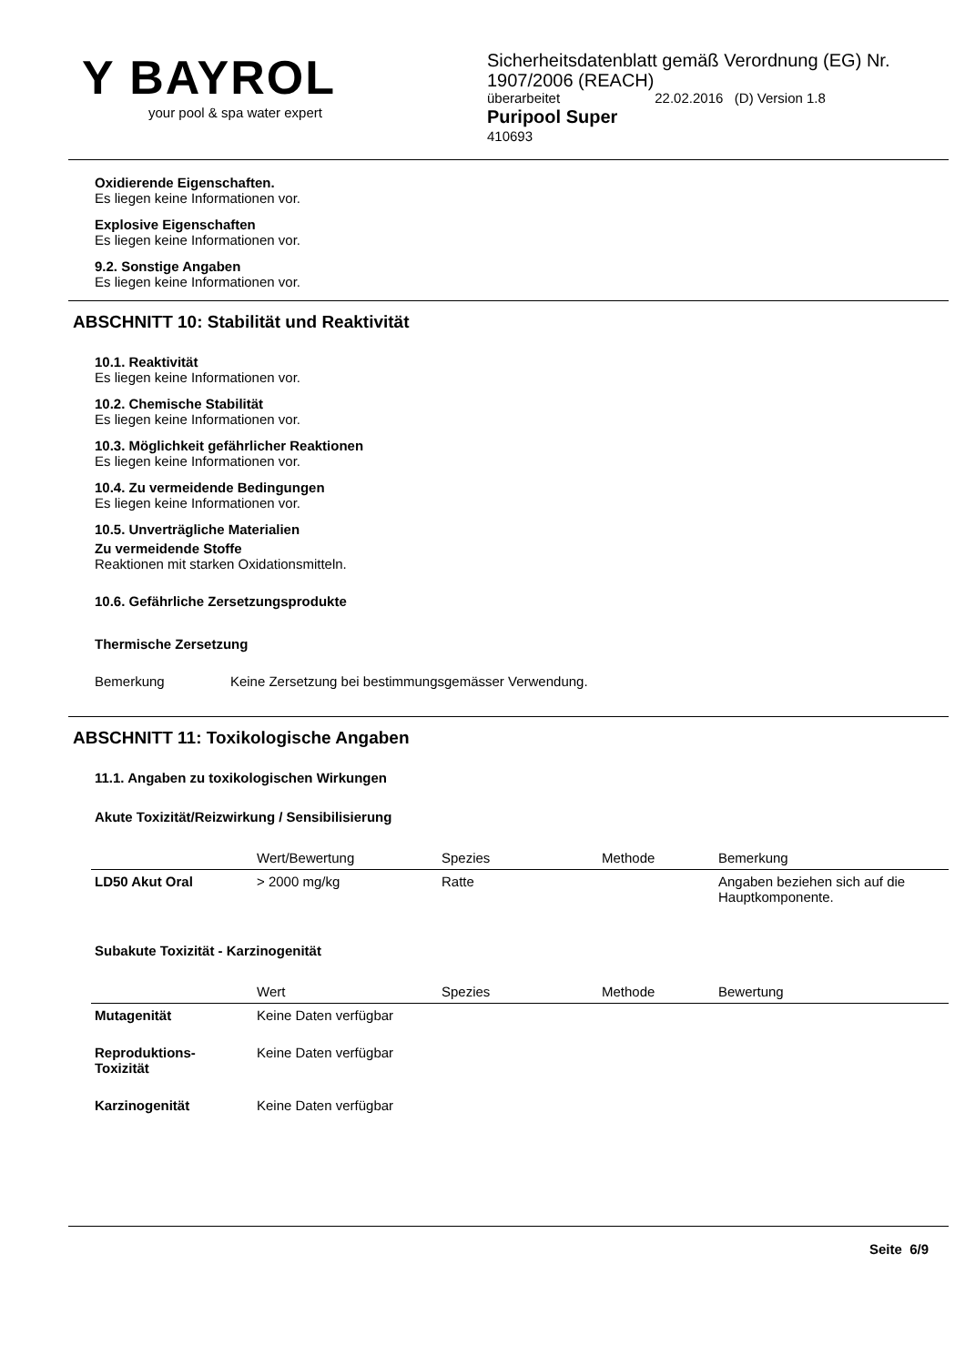Y BAYROL
your pool & spa water expert
Sicherheitsdatenblatt gemäß Verordnung (EG) Nr.
1907/2006 (REACH)
überarbeitet 22.02.2016 (D) Version 1.8
Puripool Super
410693
Oxidierende Eigenschaften.
Es liegen keine Informationen vor.
Explosive Eigenschaften
Es liegen keine Informationen vor.
9.2. Sonstige Angaben
Es liegen keine Informationen vor.
ABSCHNITT 10: Stabilität und Reaktivität
10.1. Reaktivität
Es liegen keine Informationen vor.
10.2. Chemische Stabilität
Es liegen keine Informationen vor.
10.3. Möglichkeit gefährlicher Reaktionen
Es liegen keine Informationen vor.
10.4. Zu vermeidende Bedingungen
Es liegen keine Informationen vor.
10.5. Unverträgliche Materialien
Zu vermeidende Stoffe
Reaktionen mit starken Oxidationsmitteln.
10.6. Gefährliche Zersetzungsprodukte
Thermische Zersetzung
Bemerkung Keine Zersetzung bei bestimmungsgemässer Verwendung.
ABSCHNITT 11: Toxikologische Angaben
11.1. Angaben zu toxikologischen Wirkungen
Akute Toxizität/Reizwirkung / Sensibilisierung
| | Wert/Bewertung | Spezies | Methode | Bemerkung |
| --- | --- | --- | --- | --- |
| LD50 Akut Oral | > 2000 mg/kg | Ratte | | Angaben beziehen sich auf die Hauptkomponente. |
Subakute Toxizität - Karzinogenität
| | Wert | Spezies | Methode | Bewertung |
| --- | --- | --- | --- | --- |
| Mutagenität | Keine Daten verfügbar | | | |
| Reproduktions- Toxizität | Keine Daten verfügbar | | | |
| Karzinogenität | Keine Daten verfügbar | | | |
Seite 6/9